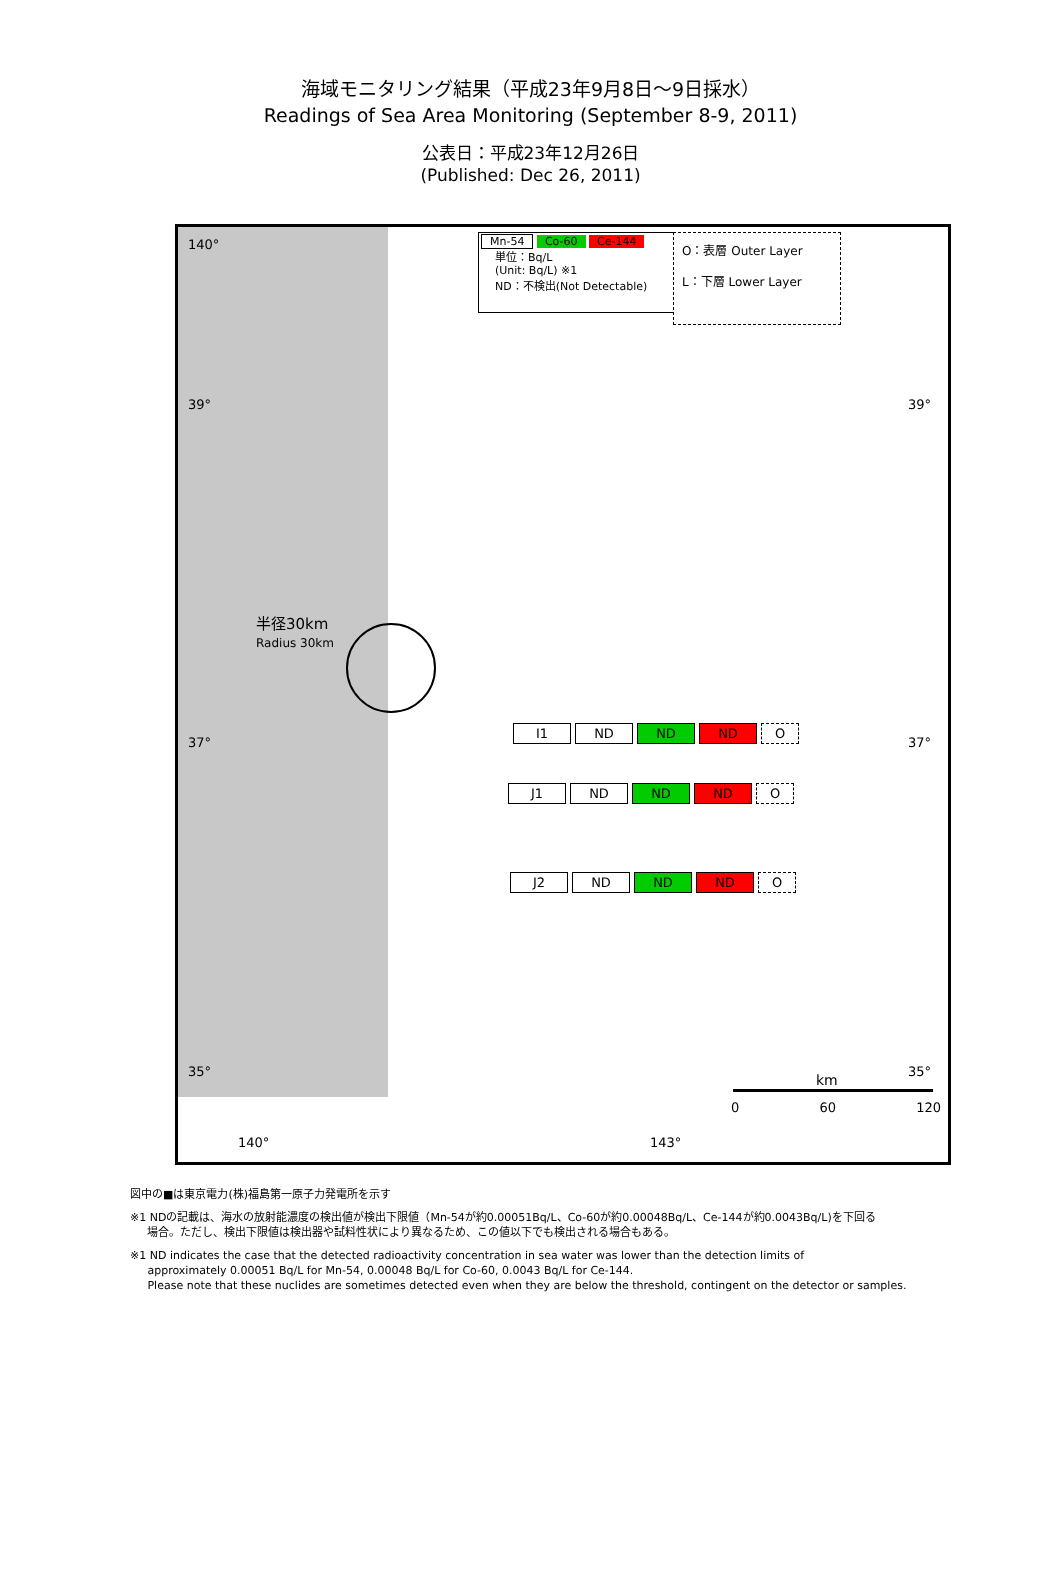海域モニタリング結果（平成23年9月8日～9日採水）
Readings of Sea Area Monitoring (September 8-9, 2011)
公表日：平成23年12月26日
(Published: Dec 26, 2011)
Mn-54 Co-60 Ce-144
単位：Bq/L
(Unit: Bq/L) ※1
ND：不検出(Not Detectable)
O：表層 Outer Layer
L：下層 Lower Layer
140°
39° 39°
37° 37°
半径30km
Radius 30km
I1 ND ND ND O
J1 ND ND ND O
J2 ND ND ND O
35° 35°
km
0 60 120
140° 143°
図中の■は東京電力(株)福島第一原子力発電所を示す
※1 NDの記載は、海水の放射能濃度の検出値が検出下限値（Mn-54が約0.00051Bq/L、Co-60が約0.00048Bq/L、Ce-144が約0.0043Bq/L)を下回る
場合。ただし、検出下限値は検出器や試料性状により異なるため、この値以下でも検出される場合もある。
※1 ND indicates the case that the detected radioactivity concentration in sea water was lower than the detection limits of
approximately 0.00051 Bq/L for Mn-54, 0.00048 Bq/L for Co-60, 0.0043 Bq/L for Ce-144.
Please note that these nuclides are sometimes detected even when they are below the threshold, contingent on the detector or samples.